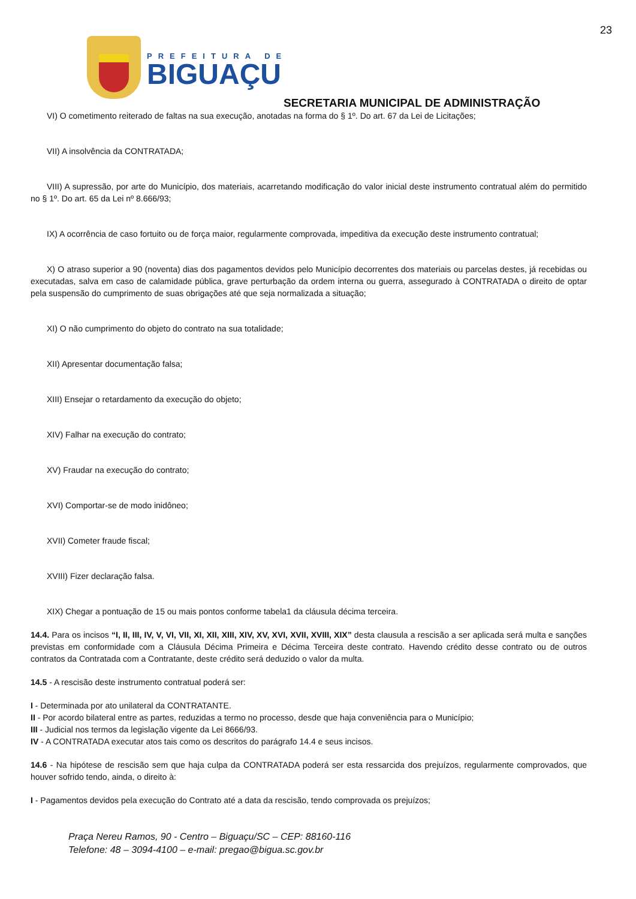23
PREFEITURA DE
BIGUAÇU
SECRETARIA MUNICIPAL DE ADMINISTRAÇÃO
VI) O cometimento reiterado de faltas na sua execução, anotadas na forma do § 1º. Do art. 67 da Lei de Licitações;
VII) A insolvência da CONTRATADA;
VIII) A supressão, por arte do Município, dos materiais, acarretando modificação do valor inicial deste instrumento contratual além do permitido no § 1º. Do art. 65 da Lei nº 8.666/93;
IX) A ocorrência de caso fortuito ou de força maior, regularmente comprovada, impeditiva da execução deste instrumento contratual;
X) O atraso superior a 90 (noventa) dias dos pagamentos devidos pelo Município decorrentes dos materiais ou parcelas destes, já recebidas ou executadas, salva em caso de calamidade pública, grave perturbação da ordem interna ou guerra, assegurado à CONTRATADA o direito de optar pela suspensão do cumprimento de suas obrigações até que seja normalizada a situação;
XI) O não cumprimento do objeto do contrato na sua totalidade;
XII) Apresentar documentação falsa;
XIII) Ensejar o retardamento da execução do objeto;
XIV) Falhar na execução do contrato;
XV) Fraudar na execução do contrato;
XVI) Comportar-se de modo inidôneo;
XVII) Cometer fraude fiscal;
XVIII) Fizer declaração falsa.
XIX) Chegar a pontuação de 15 ou mais pontos conforme tabela1 da cláusula décima terceira.
14.4. Para os incisos “I, II, III, IV, V, VI, VII, XI, XII, XIII, XIV, XV, XVI, XVII, XVIII, XIX” desta clausula a rescisão a ser aplicada será multa e sanções previstas em conformidade com a Cláusula Décima Primeira e Décima Terceira deste contrato. Havendo crédito desse contrato ou de outros contratos da Contratada com a Contratante, deste crédito será deduzido o valor da multa.
14.5 - A rescisão deste instrumento contratual poderá ser:
I - Determinada por ato unilateral da CONTRATANTE.
II - Por acordo bilateral entre as partes, reduzidas a termo no processo, desde que haja conveniência para o Município;
III - Judicial nos termos da legislação vigente da Lei 8666/93.
IV - A CONTRATADA executar atos tais como os descritos do parágrafo 14.4 e seus incisos.
14.6 - Na hipótese de rescisão sem que haja culpa da CONTRATADA poderá ser esta ressarcida dos prejuízos, regularmente comprovados, que houver sofrido tendo, ainda, o direito à:
I - Pagamentos devidos pela execução do Contrato até a data da rescisão, tendo comprovada os prejuízos;
Praça Nereu Ramos, 90 - Centro – Biguaçu/SC – CEP: 88160-116
Telefone: 48 – 3094-4100 – e-mail: pregao@bigua.sc.gov.br